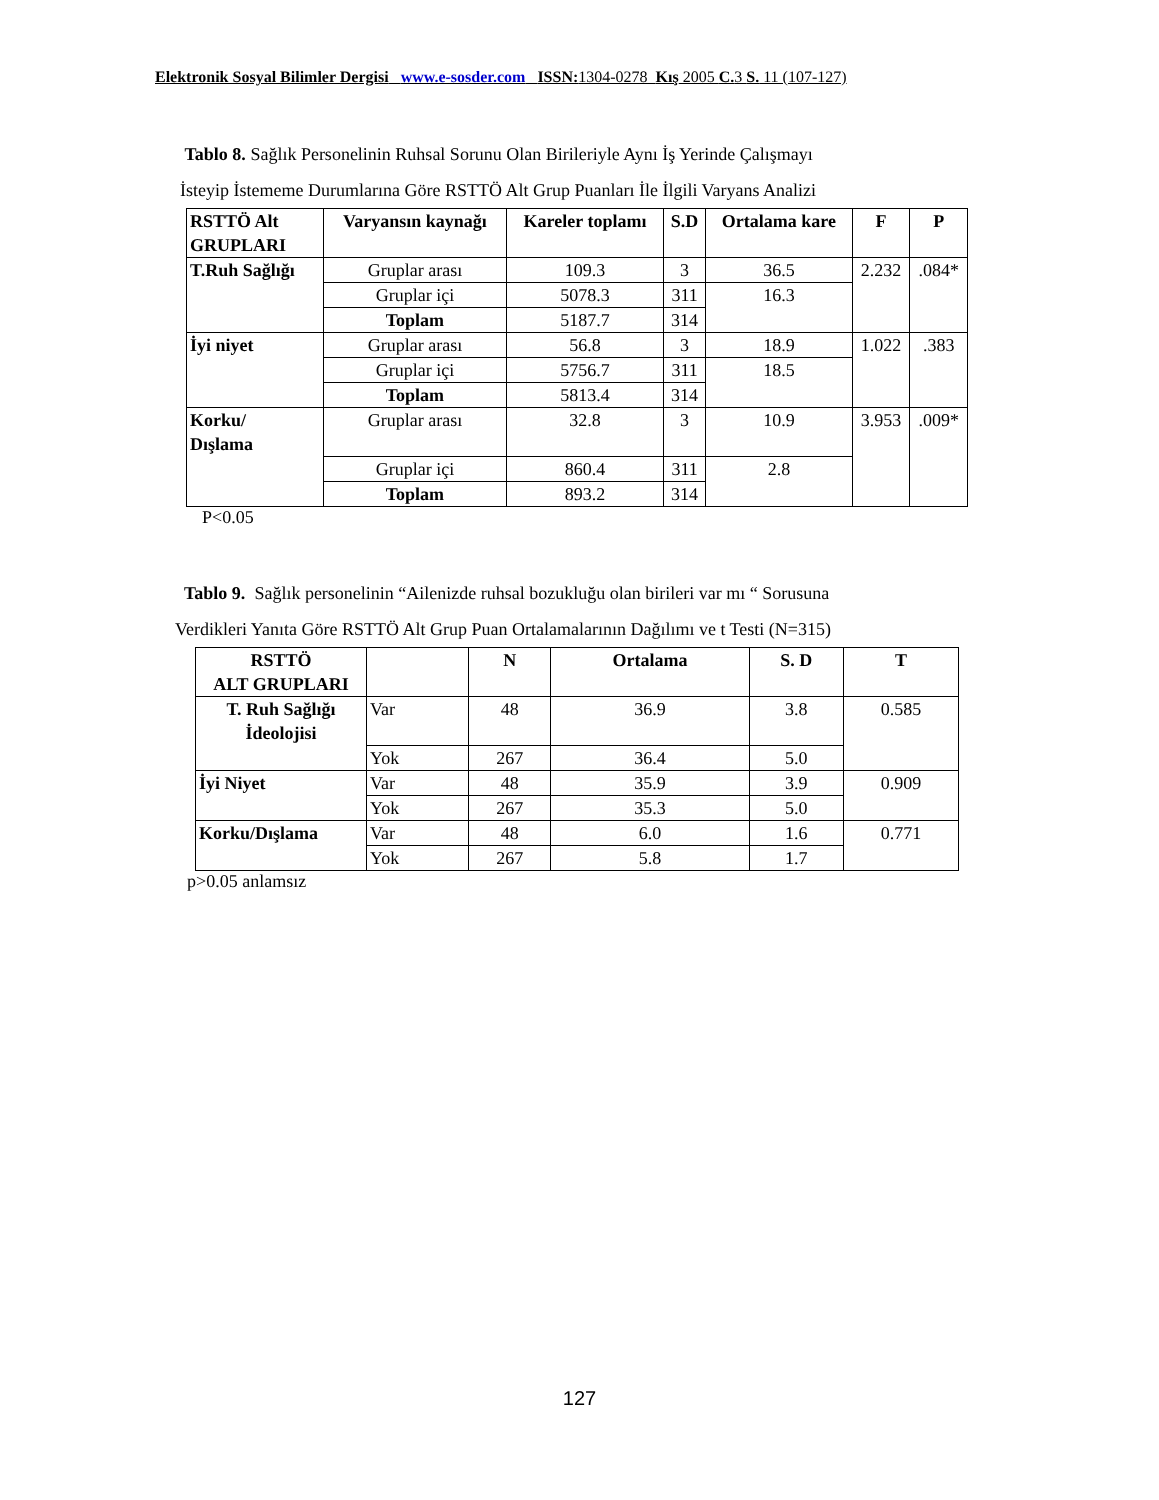Elektronik Sosyal Bilimler Dergisi www.e-sosder.com ISSN: 1304-0278 Kış 2005 C. 3 S. 11 (107-127)
Tablo 8. Sağlık Personelinin Ruhsal Sorunu Olan Birileriyle Aynı İş Yerinde Çalışmayı
İsteyip İstememe Durumlarına Göre RSTTÖ Alt Grup Puanları İle İlgili Varyans Analizi
| RSTTÖ Alt GRUPLARI | Varyansın kaynağı | Kareler toplamı | S.D | Ortalama kare | F | P |
| --- | --- | --- | --- | --- | --- | --- |
| T.Ruh Sağlığı | Gruplar arası | 109.3 | 3 | 36.5 | 2.232 | .084* |
| | Gruplar içi | 5078.3 | 311 | 16.3 | | |
| | Toplam | 5187.7 | 314 | | | |
| İyi niyet | Gruplar arası | 56.8 | 3 | 18.9 | 1.022 | .383 |
| | Gruplar içi | 5756.7 | 311 | 18.5 | | |
| | Toplam | 5813.4 | 314 | | | |
| Korku/ Dışlama | Gruplar arası | 32.8 | 3 | 10.9 | 3.953 | .009* |
| | Gruplar içi | 860.4 | 311 | 2.8 | | |
| | Toplam | 893.2 | 314 | | | |
P<0.05
Tablo 9. Sağlık personelinin “Ailenizde ruhsal bozukluğu olan birileri var mı “ Sorusuna
Verdikleri Yanıta Göre RSTTÖ Alt Grup Puan Ortalamalarının Dağılımı ve t Testi (N=315)
| RSTTÖ ALT GRUPLARI | | N | Ortalama | S. D | T |
| --- | --- | --- | --- | --- | --- |
| T. Ruh Sağlığı İdeolojisi | Var | 48 | 36.9 | 3.8 | 0.585 |
| | Yok | 267 | 36.4 | 5.0 | |
| İyi Niyet | Var | 48 | 35.9 | 3.9 | 0.909 |
| | Yok | 267 | 35.3 | 5.0 | |
| Korku/Dışlama | Var | 48 | 6.0 | 1.6 | 0.771 |
| | Yok | 267 | 5.8 | 1.7 | |
p>0.05 anlamsız
127